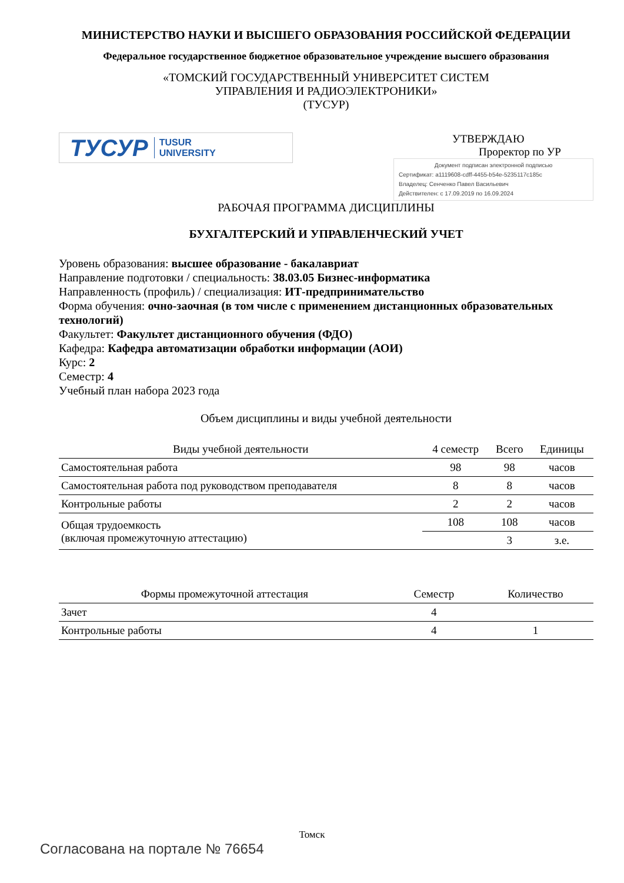МИНИСТЕРСТВО НАУКИ И ВЫСШЕГО ОБРАЗОВАНИЯ РОССИЙСКОЙ ФЕДЕРАЦИИ
Федеральное государственное бюджетное образовательное учреждение высшего образования
«ТОМСКИЙ ГОСУДАРСТВЕННЫЙ УНИВЕРСИТЕТ СИСТЕМ
УПРАВЛЕНИЯ И РАДИОЭЛЕКТРОНИКИ»
(ТУСУР)
ТУСУР TUSUR
UNIVERSITY
УТВЕРЖДАЮ
Проректор по УР
Документ подписан электронной подписью
Сертификат: a1119608-cdff-4455-b54e-5235117c185c
Владелец: Сенченко Павел Васильевич
Действителен: с 17.09.2019 по 16.09.2024
РАБОЧАЯ ПРОГРАММА ДИСЦИПЛИНЫ
БУХГАЛТЕРСКИЙ И УПРАВЛЕНЧЕСКИЙ УЧЕТ
Уровень образования: высшее образование - бакалавриат
Направление подготовки / специальность: 38.03.05 Бизнес-информатика
Направленность (профиль) / специализация: ИТ-предпринимательство
Форма обучения: очно-заочная (в том числе с применением дистанционных образовательных технологий)
Факультет: Факультет дистанционного обучения (ФДО)
Кафедра: Кафедра автоматизации обработки информации (АОИ)
Курс: 2
Семестр: 4
Учебный план набора 2023 года
Объем дисциплины и виды учебной деятельности
| Виды учебной деятельности | 4 семестр | Всего | Единицы |
| --- | --- | --- | --- |
| Самостоятельная работа | 98 | 98 | часов |
| Самостоятельная работа под руководством преподавателя | 8 | 8 | часов |
| Контрольные работы | 2 | 2 | часов |
| Общая трудоемкость (включая промежуточную аттестацию) | 108 | 108 | часов |
| | | 3 | з.е. |
| Формы промежуточной аттестация | Семестр | Количество |
| --- | --- | --- |
| Зачет | 4 | |
| Контрольные работы | 4 | 1 |
Томск
Согласована на портале № 76654